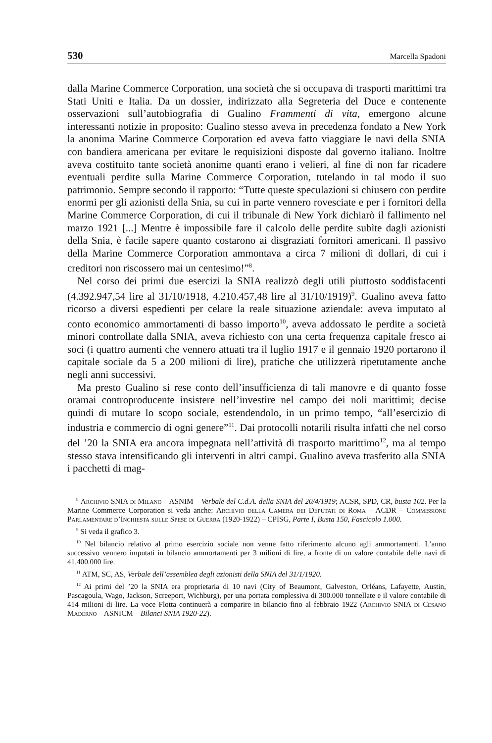530 Marcella Spadoni
dalla Marine Commerce Corporation, una società che si occupava di trasporti marittimi tra Stati Uniti e Italia. Da un dossier, indirizzato alla Segreteria del Duce e contenente osservazioni sull’autobiografia di Gualino Frammenti di vita, emergono alcune interessanti notizie in proposito: Gualino stesso aveva in precedenza fondato a New York la anonima Marine Commerce Corporation ed aveva fatto viaggiare le navi della SNIA con bandiera americana per evitare le requisizioni disposte dal governo italiano. Inoltre aveva costituito tante società anonime quanti erano i velieri, al fine di non far ricadere eventuali perdite sulla Marine Commerce Corporation, tutelando in tal modo il suo patrimonio. Sempre secondo il rapporto: “Tutte queste speculazioni si chiusero con perdite enormi per gli azionisti della Snia, su cui in parte vennero rovesciate e per i fornitori della Marine Commerce Corporation, di cui il tribunale di New York dichiarò il fallimento nel marzo 1921 [...] Mentre è impossibile fare il calcolo delle perdite subìte dagli azionisti della Snia, è facile sapere quanto costarono ai disgraziati fornitori americani. Il passivo della Marine Commerce Corporation ammontava a circa 7 milioni di dollari, di cui i creditori non riscossero mai un centesimo!”<sup>8</sup>.
Nel corso dei primi due esercizi la SNIA realizzò degli utili piuttosto soddisfacenti (4.392.947,54 lire al 31/10/1918, 4.210.457,48 lire al 31/10/1919)<sup>9</sup>. Gualino aveva fatto ricorso a diversi espedienti per celare la reale situazione aziendale: aveva imputato al conto economico ammortamenti di basso importo<sup>10</sup>, aveva addossato le perdite a società minori controllate dalla SNIA, aveva richiesto con una certa frequenza capitale fresco ai soci (i quattro aumenti che vennero attuati tra il luglio 1917 e il gennaio 1920 portarono il capitale sociale da 5 a 200 milioni di lire), pratiche che utilizzerà ripetutamente anche negli anni successivi.
Ma presto Gualino si rese conto dell’insufficienza di tali manovre e di quanto fosse oramai controproducente insistere nell’investire nel campo dei noli marittimi; decise quindi di mutare lo scopo sociale, estendendolo, in un primo tempo, “all’esercizio di industria e commercio di ogni genere”<sup>11</sup>. Dai protocolli notarili risulta infatti che nel corso del ’20 la SNIA era ancora impegnata nell’attività di trasporto marittimo<sup>12</sup>, ma al tempo stesso stava intensificando gli interventi in altri campi. Gualino aveva trasferito alla SNIA i pacchetti di mag-
<sup>8</sup> Archivio SNIA di Milano – ASNIM – Verbale del C.d.A. della SNIA del 20/4/1919; ACSR, SPD, CR, busta 102. Per la Marine Commerce Corporation si veda anche: Archivio della Camera dei Deputati di Roma – ACDR – Commissione Parlamentare d’Inchiesta sulle Spese di Guerra (1920-1922) – CPISG, Parte I, Busta 150, Fascicolo 1.000.
<sup>9</sup> Si veda il grafico 3.
<sup>10</sup> Nel bilancio relativo al primo esercizio sociale non venne fatto riferimento alcuno agli ammortamenti. L’anno successivo vennero imputati in bilancio ammortamenti per 3 milioni di lire, a fronte di un valore contabile delle navi di 41.400.000 lire.
<sup>11</sup> ATM, SC, AS, Verbale dell’assemblea degli azionisti della SNIA del 31/1/1920.
<sup>12</sup> Ai primi del ’20 la SNIA era proprietaria di 10 navi (City of Beaumont, Galveston, Orléans, Lafayette, Austin, Pascagoula, Wago, Jackson, Screeport, Wichburg), per una portata complessiva di 300.000 tonnellate e il valore contabile di 414 milioni di lire. La voce Flotta continuerà a comparire in bilancio fino al febbraio 1922 (Archivio SNIA di Cesano Maderno – ASNICM – Bilanci SNIA 1920-22).